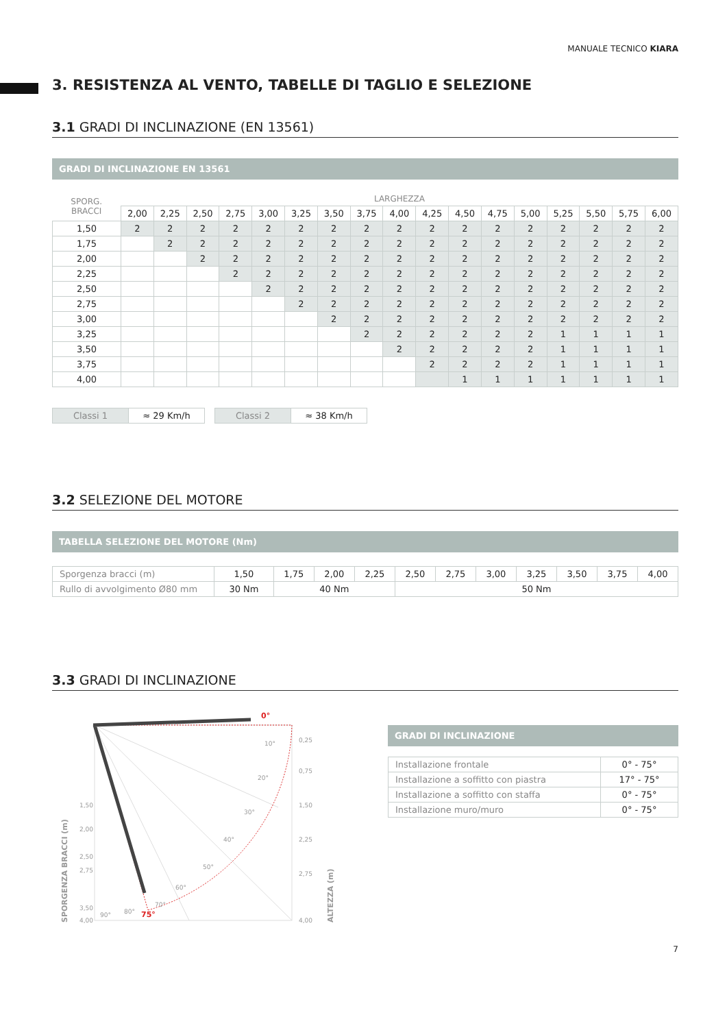MANUALE TECNICO KIARA
3. RESISTENZA AL VENTO, TABELLE DI TAGLIO E SELEZIONE
3.1 GRADI DI INCLINAZIONE (EN 13561)
GRADI DI INCLINAZIONE EN 13561
| SPORG. BRACCI | LARGHEZZA | | | | | | | | | | | | | | | | |
| --- | --- | --- | --- | --- | --- | --- | --- | --- | --- | --- | --- | --- | --- | --- | --- | --- | --- |
| | 2,00 | 2,25 | 2,50 | 2,75 | 3,00 | 3,25 | 3,50 | 3,75 | 4,00 | 4,25 | 4,50 | 4,75 | 5,00 | 5,25 | 5,50 | 5,75 | 6,00 |
| 1,50 | 2 | 2 | 2 | 2 | 2 | 2 | 2 | 2 | 2 | 2 | 2 | 2 | 2 | 2 | 2 | 2 | 2 |
| 1,75 | | 2 | 2 | 2 | 2 | 2 | 2 | 2 | 2 | 2 | 2 | 2 | 2 | 2 | 2 | 2 | 2 |
| 2,00 | | | 2 | 2 | 2 | 2 | 2 | 2 | 2 | 2 | 2 | 2 | 2 | 2 | 2 | 2 | 2 |
| 2,25 | | | | 2 | 2 | 2 | 2 | 2 | 2 | 2 | 2 | 2 | 2 | 2 | 2 | 2 | 2 |
| 2,50 | | | | | 2 | 2 | 2 | 2 | 2 | 2 | 2 | 2 | 2 | 2 | 2 | 2 | 2 |
| 2,75 | | | | | | 2 | 2 | 2 | 2 | 2 | 2 | 2 | 2 | 2 | 2 | 2 | 2 |
| 3,00 | | | | | | | 2 | 2 | 2 | 2 | 2 | 2 | 2 | 2 | 2 | 2 | 2 |
| 3,25 | | | | | | | | 2 | 2 | 2 | 2 | 2 | 2 | 1 | 1 | 1 | 1 |
| 3,50 | | | | | | | | | 2 | 2 | 2 | 2 | 2 | 1 | 1 | 1 | 1 |
| 3,75 | | | | | | | | | | 2 | 2 | 2 | 2 | 1 | 1 | 1 | 1 |
| 4,00 | | | | | | | | | | | 1 | 1 | 1 | 1 | 1 | 1 | 1 |
| Classi 1 | ≈ 29 Km/h |
| Classi 2 | ≈ 38 Km/h |
3.2 SELEZIONE DEL MOTORE
TABELLA SELEZIONE DEL MOTORE (Nm)
| Sporgenza bracci (m) | 1,50 | 1,75 | 2,00 | 2,25 | 2,50 | 2,75 | 3,00 | 3,25 | 3,50 | 3,75 | 4,00 |
| Rullo di avvolgimento Ø80 mm | 30 Nm | 40 Nm | | | 50 Nm | | | | | | |
3.3 GRADI DI INCLINAZIONE
1,50
2,00
2,50
2,75
3,50
4,00
0,25
0,75
1,50
2,25
2,75
4,00
10°
20°
30°
40°
50°
60°
70°
80°
90°
0°
75°
SPORGENZA BRACCI (m)
ALTEZZA (m)
GRADI DI INCLINAZIONE
| Installazione frontale | 0° - 75° |
| Installazione a soffitto con piastra | 17° - 75° |
| Installazione a soffitto con staffa | 0° - 75° |
| Installazione muro/muro | 0° - 75° |
7